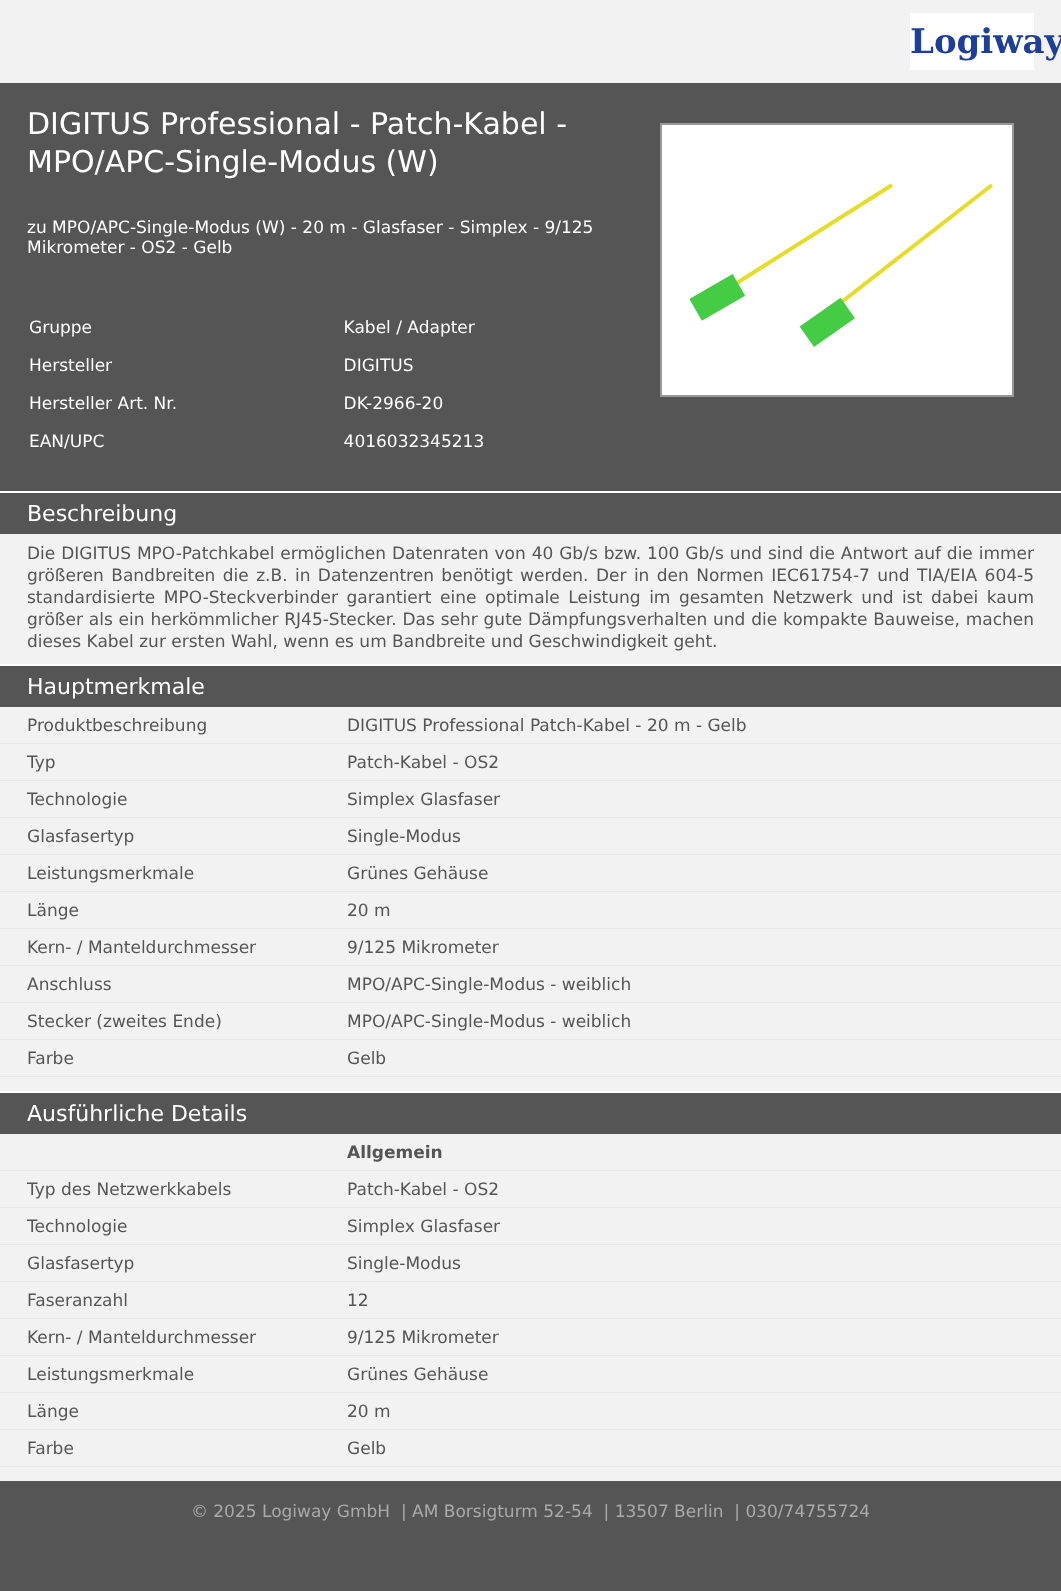Logiway
DIGITUS Professional - Patch-Kabel - MPO/APC-Single-Modus (W)
zu MPO/APC-Single-Modus (W) - 20 m - Glasfaser - Simplex - 9/125 Mikrometer - OS2 - Gelb
| Gruppe | Kabel / Adapter |
| Hersteller | DIGITUS |
| Hersteller Art. Nr. | DK-2966-20 |
| EAN/UPC | 4016032345213 |
Beschreibung
Die DIGITUS MPO-Patchkabel ermöglichen Datenraten von 40 Gb/s bzw. 100 Gb/s und sind die Antwort auf die immer größeren Bandbreiten die z.B. in Datenzentren benötigt werden. Der in den Normen IEC61754-7 und TIA/EIA 604-5 standardisierte MPO-Steckverbinder garantiert eine optimale Leistung im gesamten Netzwerk und ist dabei kaum größer als ein herkömmlicher RJ45-Stecker. Das sehr gute Dämpfungsverhalten und die kompakte Bauweise, machen dieses Kabel zur ersten Wahl, wenn es um Bandbreite und Geschwindigkeit geht.
Hauptmerkmale
| Produktbeschreibung | DIGITUS Professional Patch-Kabel - 20 m - Gelb |
| Typ | Patch-Kabel - OS2 |
| Technologie | Simplex Glasfaser |
| Glasfasertyp | Single-Modus |
| Leistungsmerkmale | Grünes Gehäuse |
| Länge | 20 m |
| Kern- / Manteldurchmesser | 9/125 Mikrometer |
| Anschluss | MPO/APC-Single-Modus - weiblich |
| Stecker (zweites Ende) | MPO/APC-Single-Modus - weiblich |
| Farbe | Gelb |
Ausführliche Details
| | Allgemein |
| Typ des Netzwerkkabels | Patch-Kabel - OS2 |
| Technologie | Simplex Glasfaser |
| Glasfasertyp | Single-Modus |
| Faseranzahl | 12 |
| Kern- / Manteldurchmesser | 9/125 Mikrometer |
| Leistungsmerkmale | Grünes Gehäuse |
| Länge | 20 m |
| Farbe | Gelb |
© 2025 Logiway GmbH | AM Borsigturm 52-54 | 13507 Berlin | 030/74755724